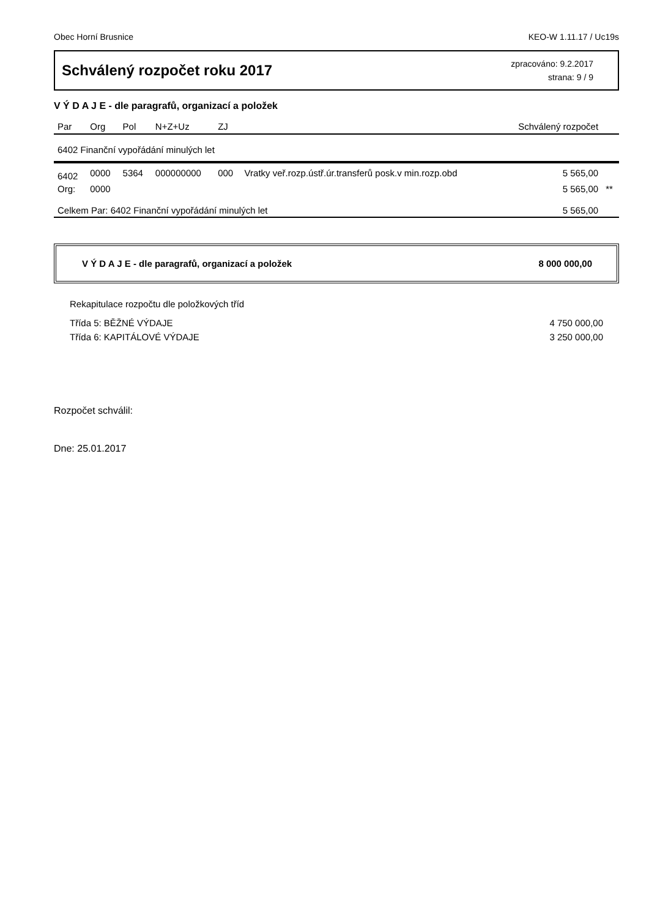Obec Horní Brusnice KEO-W 1.11.17 / Uc19s
Schválený rozpočet roku 2017
zpracováno: 9.2.2017
strana: 9 / 9
V Ý D A J E - dle paragrafů, organizací a položek
| Par | Org | Pol | N+Z+Uz | ZJ | | Schválený rozpočet | |
| --- | --- | --- | --- | --- | --- | --- | --- |
| 6402 Finanční vypořádání minulých let | | | | | | | |
| 6402 | 0000 | 5364 | 000000000 | 000 | Vratky veř.rozp.ústř.úr.transferů posk.v min.rozp.obd | 5 565,00 | |
| Org: | 0000 | | | | | 5 565,00 | ** |
| Celkem Par: 6402 Finanční vypořádání minulých let | | | | | | 5 565,00 | |
V Ý D A J E - dle paragrafů, organizací a položek 8 000 000,00
Rekapitulace rozpočtu dle položkových tříd
Třída 5: BĚŽNÉ VÝDAJE 4 750 000,00
Třída 6: KAPITÁLOVÉ VÝDAJE 3 250 000,00
Rozpočet schválil:
Dne: 25.01.2017